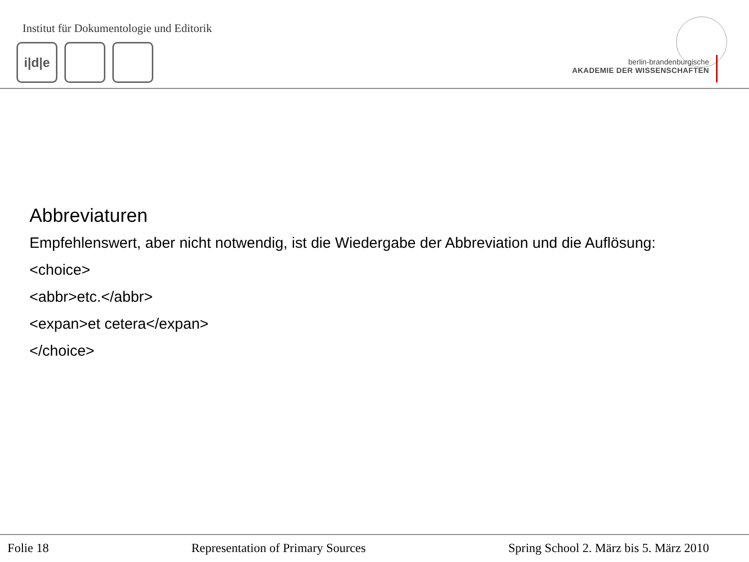Institut für Dokumentologie und Editorik
i|d|e
berlin-brandenburgische
AKADEMIE DER WISSENSCHAFTEN
Abbreviaturen
Empfehlenswert, aber nicht notwendig, ist die Wiedergabe der Abbreviation und die Auflösung:
<choice>
<abbr>etc.</abbr>
<expan>et cetera</expan>
</choice>
Folie 18 Representation of Primary Sources Spring School 2. März bis 5. März 2010